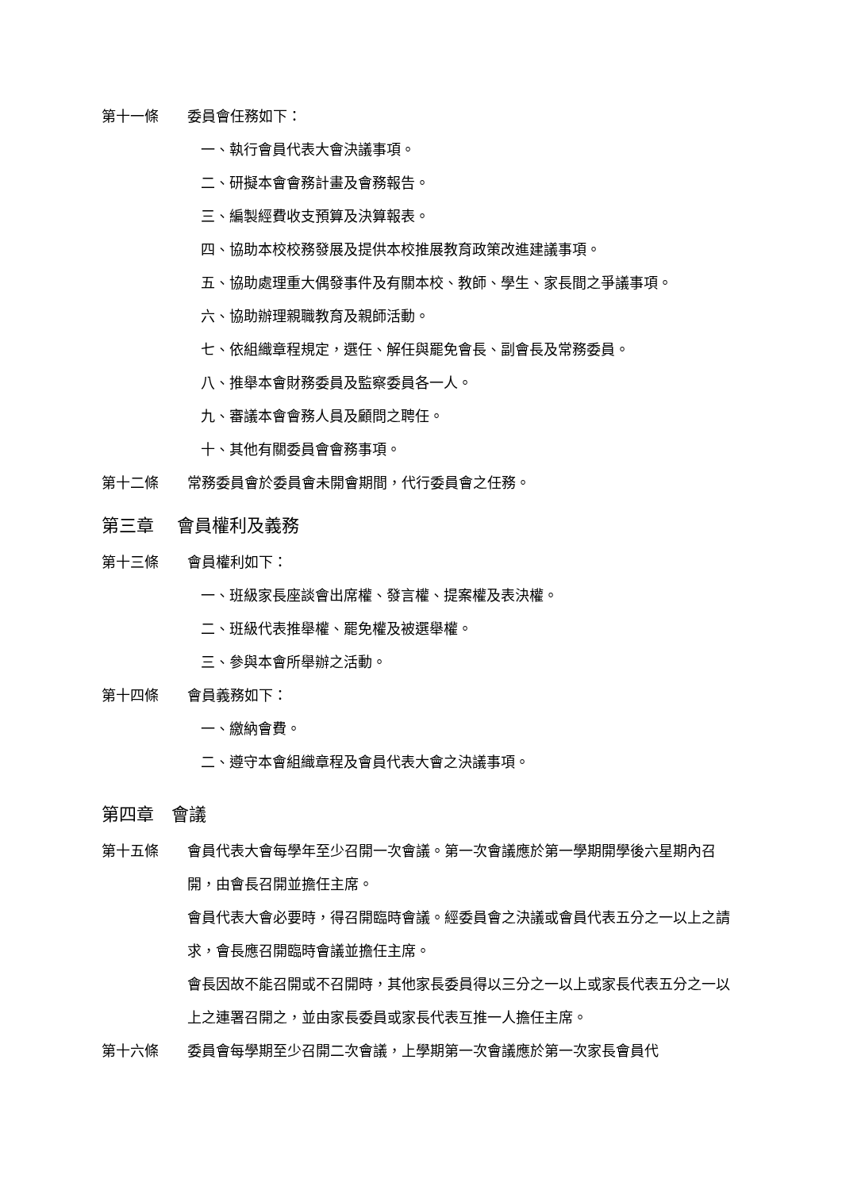第十一條 委員會任務如下：
一、執行會員代表大會決議事項。
二、研擬本會會務計畫及會務報告。
三、編製經費收支預算及決算報表。
四、協助本校校務發展及提供本校推展教育政策改進建議事項。
五、協助處理重大偶發事件及有關本校、教師、學生、家長間之爭議事項。
六、協助辦理親職教育及親師活動。
七、依組織章程規定，選任、解任與罷免會長、副會長及常務委員。
八、推舉本會財務委員及監察委員各一人。
九、審議本會會務人員及顧問之聘任。
十、其他有關委員會會務事項。
第十二條 常務委員會於委員會未開會期間，代行委員會之任務。
第三章　 會員權利及義務
第十三條 會員權利如下：
一、班級家長座談會出席權、發言權、提案權及表決權。
二、班級代表推舉權、罷免權及被選舉權。
三、參與本會所舉辦之活動。
第十四條 會員義務如下：
一、繳納會費。
二、遵守本會組織章程及會員代表大會之決議事項。
第四章　會議
第十五條 會員代表大會每學年至少召開一次會議。第一次會議應於第一學期開學後六星期內召開，由會長召開並擔任主席。
會員代表大會必要時，得召開臨時會議。經委員會之決議或會員代表五分之一以上之請求，會長應召開臨時會議並擔任主席。
會長因故不能召開或不召開時，其他家長委員得以三分之一以上或家長代表五分之一以上之連署召開之，並由家長委員或家長代表互推一人擔任主席。
第十六條 委員會每學期至少召開二次會議，上學期第一次會議應於第一次家長會員代